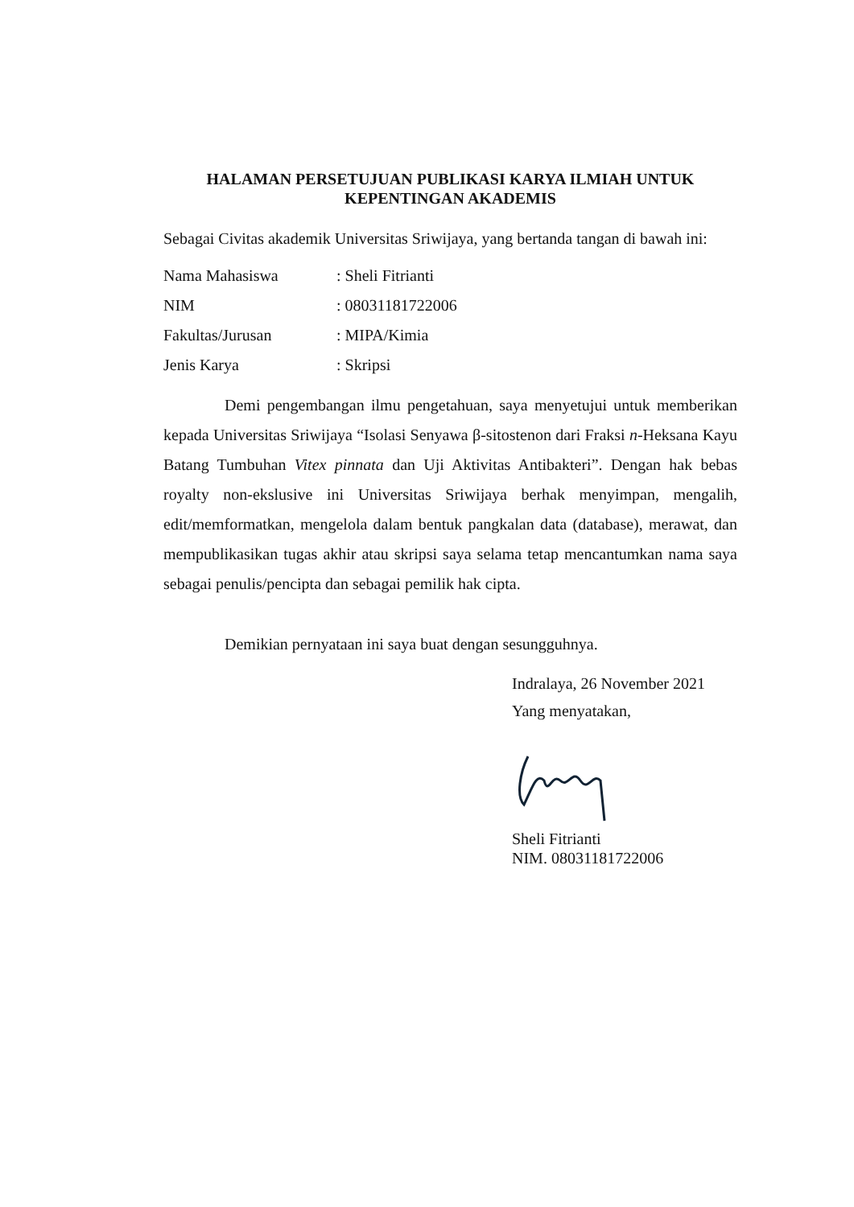HALAMAN PERSETUJUAN PUBLIKASI KARYA ILMIAH UNTUK
KEPENTINGAN AKADEMIS
Sebagai Civitas akademik Universitas Sriwijaya, yang bertanda tangan di bawah ini:
Nama Mahasiswa: Sheli Fitrianti
NIM: 08031181722006
Fakultas/Jurusan: MIPA/Kimia
Jenis Karya: Skripsi
Demi pengembangan ilmu pengetahuan, saya menyetujui untuk memberikan kepada Universitas Sriwijaya “Isolasi Senyawa β-sitostenon dari Fraksi n-Heksana Kayu Batang Tumbuhan Vitex pinnata dan Uji Aktivitas Antibakteri”. Dengan hak bebas royalty non-ekslusive ini Universitas Sriwijaya berhak menyimpan, mengalih, edit/memformatkan, mengelola dalam bentuk pangkalan data (database), merawat, dan mempublikasikan tugas akhir atau skripsi saya selama tetap mencantumkan nama saya sebagai penulis/pencipta dan sebagai pemilik hak cipta.
Demikian pernyataan ini saya buat dengan sesungguhnya.
Indralaya, 26 November 2021
Yang menyatakan,
Sheli Fitrianti
NIM. 08031181722006